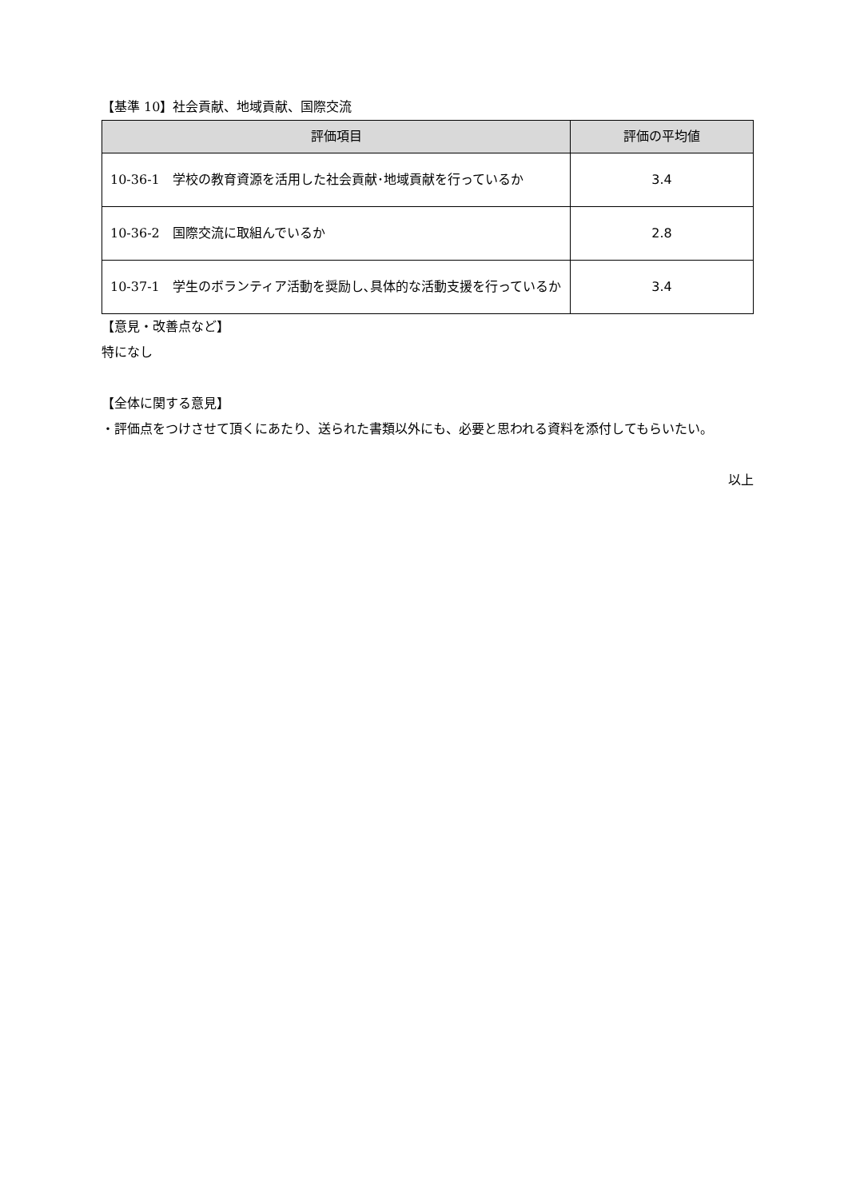【基準 10】社会貢献、地域貢献、国際交流
| 評価項目 | 評価の平均値 |
| --- | --- |
| 10-36-1 学校の教育資源を活用した社会貢献･地域貢献を行っているか | 3.4 |
| 10-36-2 国際交流に取組んでいるか | 2.8 |
| 10-37-1 学生のボランティア活動を奨励し､具体的な活動支援を行っているか | 3.4 |
【意見・改善点など】
特になし
【全体に関する意見】
・評価点をつけさせて頂くにあたり、送られた書類以外にも、必要と思われる資料を添付してもらいたい。
以上